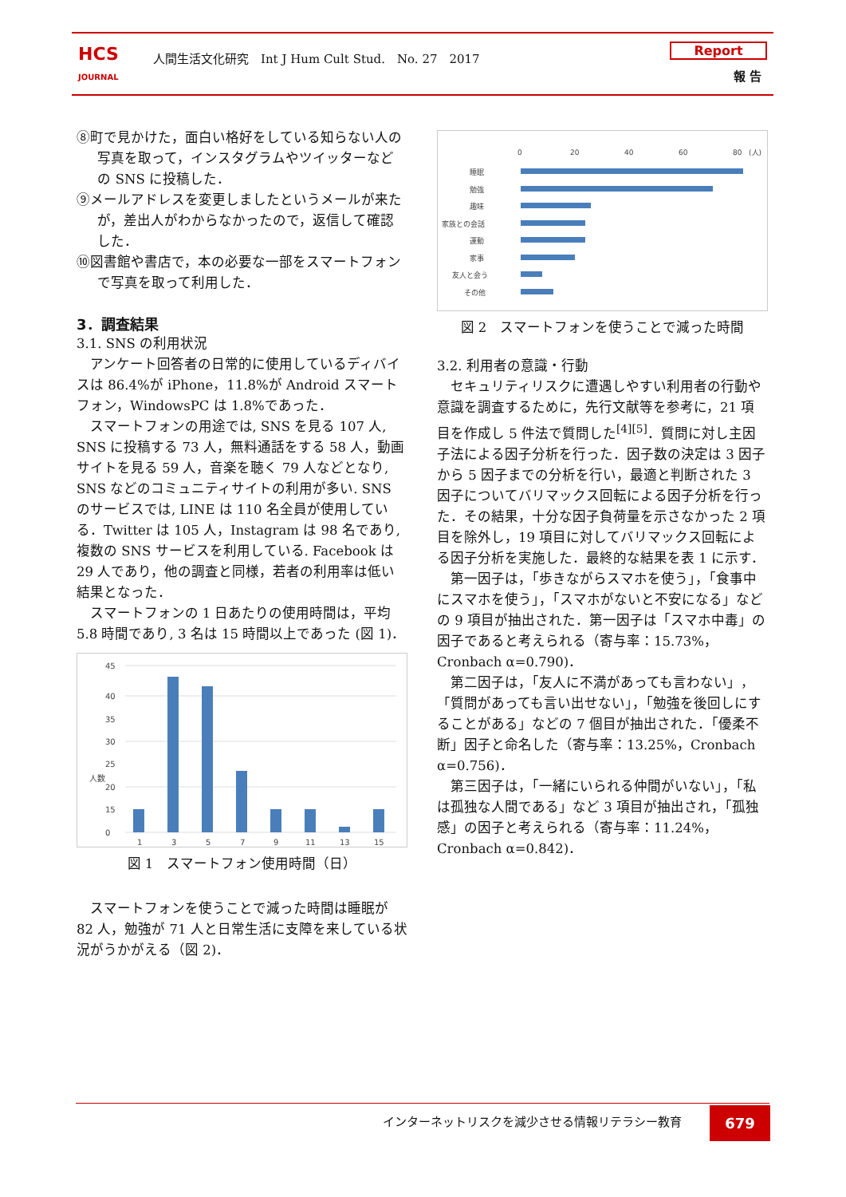HCS
JOURNAL
人間生活文化研究　Int J Hum Cult Stud.　No. 27　2017
Report
報 告
⑧町で見かけた，面白い格好をしている知らない人の写真を取って，インスタグラムやツイッターなどの SNS に投稿した．
⑨メールアドレスを変更しましたというメールが来たが，差出人がわからなかったので，返信して確認した．
⑩図書館や書店で，本の必要な一部をスマートフォンで写真を取って利用した．
3．調査結果
3.1. SNS の利用状況
アンケート回答者の日常的に使用しているディバイスは 86.4%が iPhone，11.8%が Android スマートフォン，WindowsPC は 1.8%であった．
スマートフォンの用途では, SNS を見る 107 人, SNS に投稿する 73 人，無料通話をする 58 人，動画サイトを見る 59 人，音楽を聴く 79 人などとなり, SNS などのコミュニティサイトの利用が多い. SNS のサービスでは, LINE は 110 名全員が使用している．Twitter は 105 人，Instagram は 98 名であり, 複数の SNS サービスを利用している. Facebook は 29 人であり，他の調査と同様，若者の利用率は低い結果となった．
スマートフォンの 1 日あたりの使用時間は，平均 5.8 時間であり, 3 名は 15 時間以上であった (図 1)．
45
40
35
30
25
20
15
0
1
3
5
7
9
11
13
15
人数
図 1　スマートフォン使用時間（日）
スマートフォンを使うことで減った時間は睡眠が 82 人，勉強が 71 人と日常生活に支障を来している状況がうかがえる（図 2)．
0
20
40
60
80
(人)
睡眠
勉強
趣味
家族との会話
運動
家事
友人と会う
その他
図 2　スマートフォンを使うことで減った時間
3.2. 利用者の意識・行動
セキュリティリスクに遭遇しやすい利用者の行動や意識を調査するために，先行文献等を参考に，21 項目を作成し 5 件法で質問した<sup>[4][5]</sup>．質問に対し主因子法による因子分析を行った．因子数の決定は 3 因子から 5 因子までの分析を行い，最適と判断された 3 因子についてバリマックス回転による因子分析を行った．その結果，十分な因子負荷量を示さなかった 2 項目を除外し，19 項目に対してバリマックス回転による因子分析を実施した．最終的な結果を表 1 に示す．
第一因子は，「歩きながらスマホを使う」，「食事中にスマホを使う」，「スマホがないと不安になる」などの 9 項目が抽出された．第一因子は「スマホ中毒」の因子であると考えられる（寄与率：15.73%，Cronbach α=0.790)．
第二因子は，「友人に不満があっても言わない」，「質問があっても言い出せない」，「勉強を後回しにすることがある」などの 7 個目が抽出された．「優柔不断」因子と命名した（寄与率：13.25%，Cronbach α=0.756)．
第三因子は，「一緒にいられる仲間がいない」，「私は孤独な人間である」など 3 項目が抽出され，「孤独感」の因子と考えられる（寄与率：11.24%，Cronbach α=0.842)．
インターネットリスクを減少させる情報リテラシー教育
679